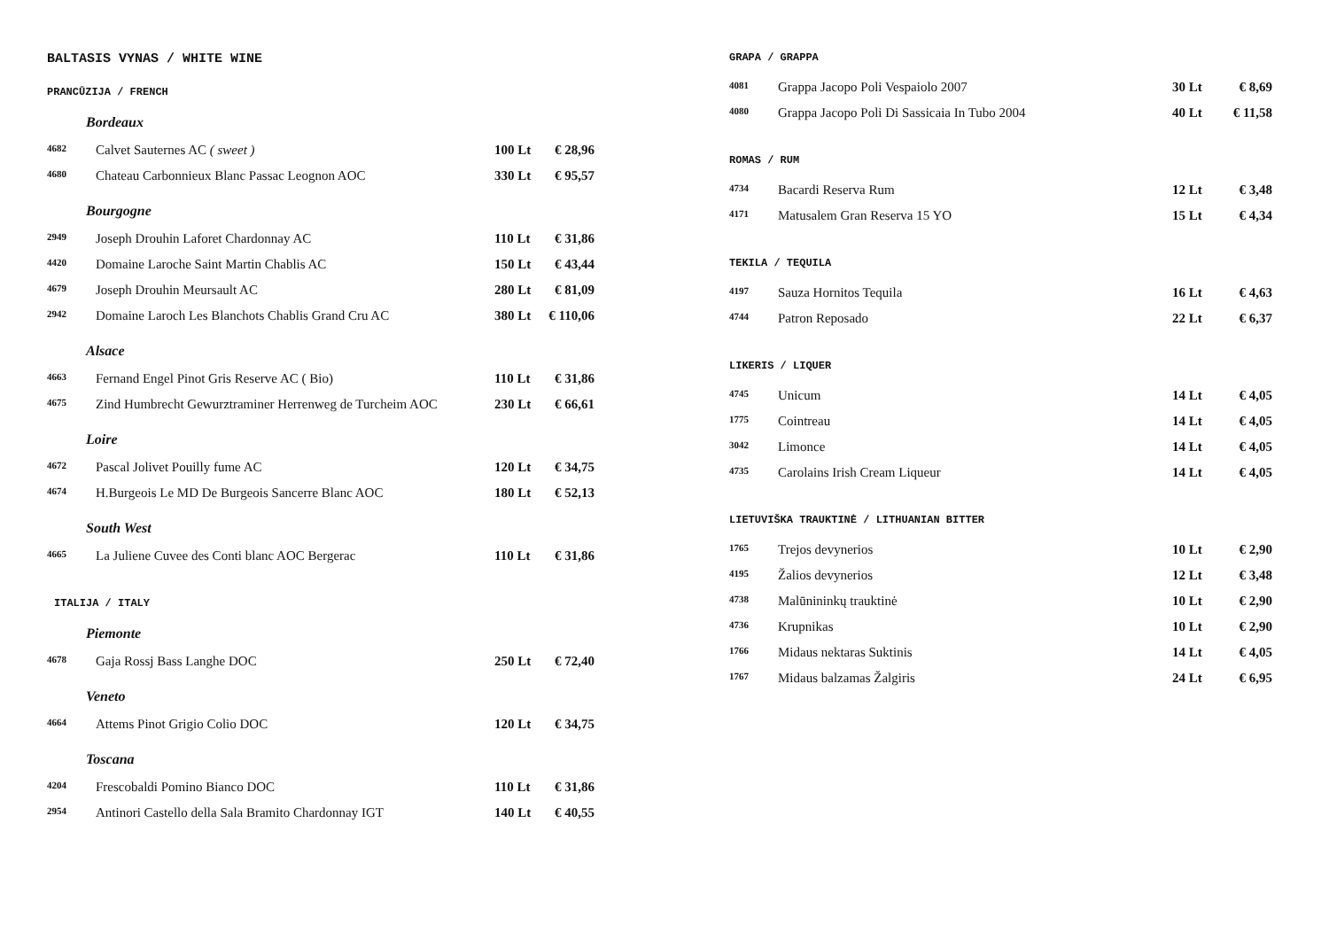BALTASIS VYNAS / WHITE WINE
PRANCŪZIJA / FRENCH
Bordeaux
| 4682 | Calvet Sauternes AC ( sweet ) | 100 Lt | € 28,96 |
| 4680 | Chateau Carbonnieux Blanc Passac Leognon AOC | 330 Lt | € 95,57 |
Bourgogne
| 2949 | Joseph Drouhin Laforet Chardonnay AC | 110 Lt | € 31,86 |
| 4420 | Domaine Laroche Saint Martin Chablis AC | 150 Lt | € 43,44 |
| 4679 | Joseph Drouhin Meursault AC | 280 Lt | € 81,09 |
| 2942 | Domaine Laroch Les Blanchots Chablis Grand Cru AC | 380 Lt | € 110,06 |
Alsace
| 4663 | Fernand Engel Pinot Gris Reserve AC ( Bio) | 110 Lt | € 31,86 |
| 4675 | Zind Humbrecht Gewurztraminer Herrenweg de Turcheim AOC | 230 Lt | € 66,61 |
Loire
| 4672 | Pascal Jolivet Pouilly fume AC | 120 Lt | € 34,75 |
| 4674 | H.Burgeois Le MD De Burgeois Sancerre Blanc AOC | 180 Lt | € 52,13 |
South West
| 4665 | La Juliene Cuvee des Conti blanc AOC Bergerac | 110 Lt | € 31,86 |
ITALIJA / ITALY
Piemonte
| 4678 | Gaja Rossj Bass Langhe DOC | 250 Lt | € 72,40 |
Veneto
| 4664 | Attems Pinot Grigio Colio DOC | 120 Lt | € 34,75 |
Toscana
| 4204 | Frescobaldi Pomino Bianco DOC | 110 Lt | € 31,86 |
| 2954 | Antinori Castello della Sala Bramito Chardonnay IGT | 140 Lt | € 40,55 |
GRAPA / GRAPPA
| 4081 | Grappa Jacopo Poli Vespaiolo 2007 | 30 Lt | € 8,69 |
| 4080 | Grappa Jacopo Poli Di Sassicaia In Tubo 2004 | 40 Lt | € 11,58 |
ROMAS / RUM
| 4734 | Bacardi Reserva Rum | 12 Lt | € 3,48 |
| 4171 | Matusalem Gran Reserva 15 YO | 15 Lt | € 4,34 |
TEKILA / TEQUILA
| 4197 | Sauza Hornitos Tequila | 16 Lt | € 4,63 |
| 4744 | Patron Reposado | 22 Lt | € 6,37 |
LIKERIS / LIQUER
| 4745 | Unicum | 14 Lt | € 4,05 |
| 1775 | Cointreau | 14 Lt | € 4,05 |
| 3042 | Limonce | 14 Lt | € 4,05 |
| 4735 | Carolains Irish Cream Liqueur | 14 Lt | € 4,05 |
LIETUVIŠKA TRAUKTINĖ / LITHUANIAN BITTER
| 1765 | Trejos devynerios | 10 Lt | € 2,90 |
| 4195 | Žalios devynerios | 12 Lt | € 3,48 |
| 4738 | Malūnininkų trauktinė | 10 Lt | € 2,90 |
| 4736 | Krupnikas | 10 Lt | € 2,90 |
| 1766 | Midaus nektaras Suktinis | 14 Lt | € 4,05 |
| 1767 | Midaus balzamas Žalgiris | 24 Lt | € 6,95 |